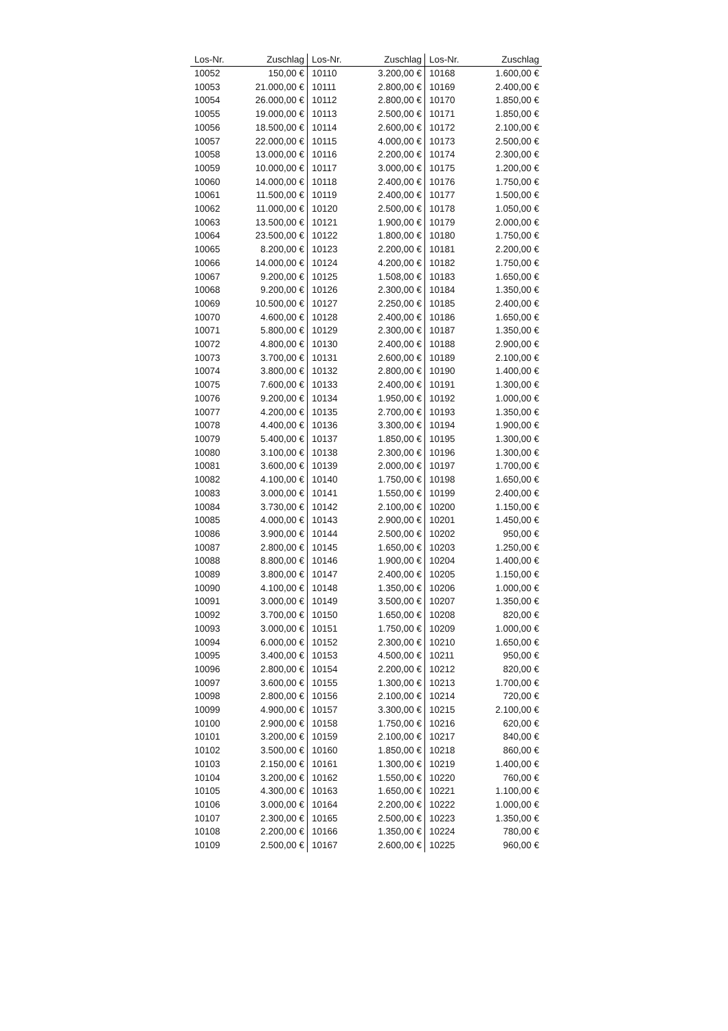| Los-Nr. | Zuschlag | Los-Nr. | Zuschlag | Los-Nr. | Zuschlag |
| --- | --- | --- | --- | --- | --- |
| 10052 | 150,00 € | 10110 | 3.200,00 € | 10168 | 1.600,00 € |
| 10053 | 21.000,00 € | 10111 | 2.800,00 € | 10169 | 2.400,00 € |
| 10054 | 26.000,00 € | 10112 | 2.800,00 € | 10170 | 1.850,00 € |
| 10055 | 19.000,00 € | 10113 | 2.500,00 € | 10171 | 1.850,00 € |
| 10056 | 18.500,00 € | 10114 | 2.600,00 € | 10172 | 2.100,00 € |
| 10057 | 22.000,00 € | 10115 | 4.000,00 € | 10173 | 2.500,00 € |
| 10058 | 13.000,00 € | 10116 | 2.200,00 € | 10174 | 2.300,00 € |
| 10059 | 10.000,00 € | 10117 | 3.000,00 € | 10175 | 1.200,00 € |
| 10060 | 14.000,00 € | 10118 | 2.400,00 € | 10176 | 1.750,00 € |
| 10061 | 11.500,00 € | 10119 | 2.400,00 € | 10177 | 1.500,00 € |
| 10062 | 11.000,00 € | 10120 | 2.500,00 € | 10178 | 1.050,00 € |
| 10063 | 13.500,00 € | 10121 | 1.900,00 € | 10179 | 2.000,00 € |
| 10064 | 23.500,00 € | 10122 | 1.800,00 € | 10180 | 1.750,00 € |
| 10065 | 8.200,00 € | 10123 | 2.200,00 € | 10181 | 2.200,00 € |
| 10066 | 14.000,00 € | 10124 | 4.200,00 € | 10182 | 1.750,00 € |
| 10067 | 9.200,00 € | 10125 | 1.508,00 € | 10183 | 1.650,00 € |
| 10068 | 9.200,00 € | 10126 | 2.300,00 € | 10184 | 1.350,00 € |
| 10069 | 10.500,00 € | 10127 | 2.250,00 € | 10185 | 2.400,00 € |
| 10070 | 4.600,00 € | 10128 | 2.400,00 € | 10186 | 1.650,00 € |
| 10071 | 5.800,00 € | 10129 | 2.300,00 € | 10187 | 1.350,00 € |
| 10072 | 4.800,00 € | 10130 | 2.400,00 € | 10188 | 2.900,00 € |
| 10073 | 3.700,00 € | 10131 | 2.600,00 € | 10189 | 2.100,00 € |
| 10074 | 3.800,00 € | 10132 | 2.800,00 € | 10190 | 1.400,00 € |
| 10075 | 7.600,00 € | 10133 | 2.400,00 € | 10191 | 1.300,00 € |
| 10076 | 9.200,00 € | 10134 | 1.950,00 € | 10192 | 1.000,00 € |
| 10077 | 4.200,00 € | 10135 | 2.700,00 € | 10193 | 1.350,00 € |
| 10078 | 4.400,00 € | 10136 | 3.300,00 € | 10194 | 1.900,00 € |
| 10079 | 5.400,00 € | 10137 | 1.850,00 € | 10195 | 1.300,00 € |
| 10080 | 3.100,00 € | 10138 | 2.300,00 € | 10196 | 1.300,00 € |
| 10081 | 3.600,00 € | 10139 | 2.000,00 € | 10197 | 1.700,00 € |
| 10082 | 4.100,00 € | 10140 | 1.750,00 € | 10198 | 1.650,00 € |
| 10083 | 3.000,00 € | 10141 | 1.550,00 € | 10199 | 2.400,00 € |
| 10084 | 3.730,00 € | 10142 | 2.100,00 € | 10200 | 1.150,00 € |
| 10085 | 4.000,00 € | 10143 | 2.900,00 € | 10201 | 1.450,00 € |
| 10086 | 3.900,00 € | 10144 | 2.500,00 € | 10202 | 950,00 € |
| 10087 | 2.800,00 € | 10145 | 1.650,00 € | 10203 | 1.250,00 € |
| 10088 | 8.800,00 € | 10146 | 1.900,00 € | 10204 | 1.400,00 € |
| 10089 | 3.800,00 € | 10147 | 2.400,00 € | 10205 | 1.150,00 € |
| 10090 | 4.100,00 € | 10148 | 1.350,00 € | 10206 | 1.000,00 € |
| 10091 | 3.000,00 € | 10149 | 3.500,00 € | 10207 | 1.350,00 € |
| 10092 | 3.700,00 € | 10150 | 1.650,00 € | 10208 | 820,00 € |
| 10093 | 3.000,00 € | 10151 | 1.750,00 € | 10209 | 1.000,00 € |
| 10094 | 6.000,00 € | 10152 | 2.300,00 € | 10210 | 1.650,00 € |
| 10095 | 3.400,00 € | 10153 | 4.500,00 € | 10211 | 950,00 € |
| 10096 | 2.800,00 € | 10154 | 2.200,00 € | 10212 | 820,00 € |
| 10097 | 3.600,00 € | 10155 | 1.300,00 € | 10213 | 1.700,00 € |
| 10098 | 2.800,00 € | 10156 | 2.100,00 € | 10214 | 720,00 € |
| 10099 | 4.900,00 € | 10157 | 3.300,00 € | 10215 | 2.100,00 € |
| 10100 | 2.900,00 € | 10158 | 1.750,00 € | 10216 | 620,00 € |
| 10101 | 3.200,00 € | 10159 | 2.100,00 € | 10217 | 840,00 € |
| 10102 | 3.500,00 € | 10160 | 1.850,00 € | 10218 | 860,00 € |
| 10103 | 2.150,00 € | 10161 | 1.300,00 € | 10219 | 1.400,00 € |
| 10104 | 3.200,00 € | 10162 | 1.550,00 € | 10220 | 760,00 € |
| 10105 | 4.300,00 € | 10163 | 1.650,00 € | 10221 | 1.100,00 € |
| 10106 | 3.000,00 € | 10164 | 2.200,00 € | 10222 | 1.000,00 € |
| 10107 | 2.300,00 € | 10165 | 2.500,00 € | 10223 | 1.350,00 € |
| 10108 | 2.200,00 € | 10166 | 1.350,00 € | 10224 | 780,00 € |
| 10109 | 2.500,00 € | 10167 | 2.600,00 € | 10225 | 960,00 € |